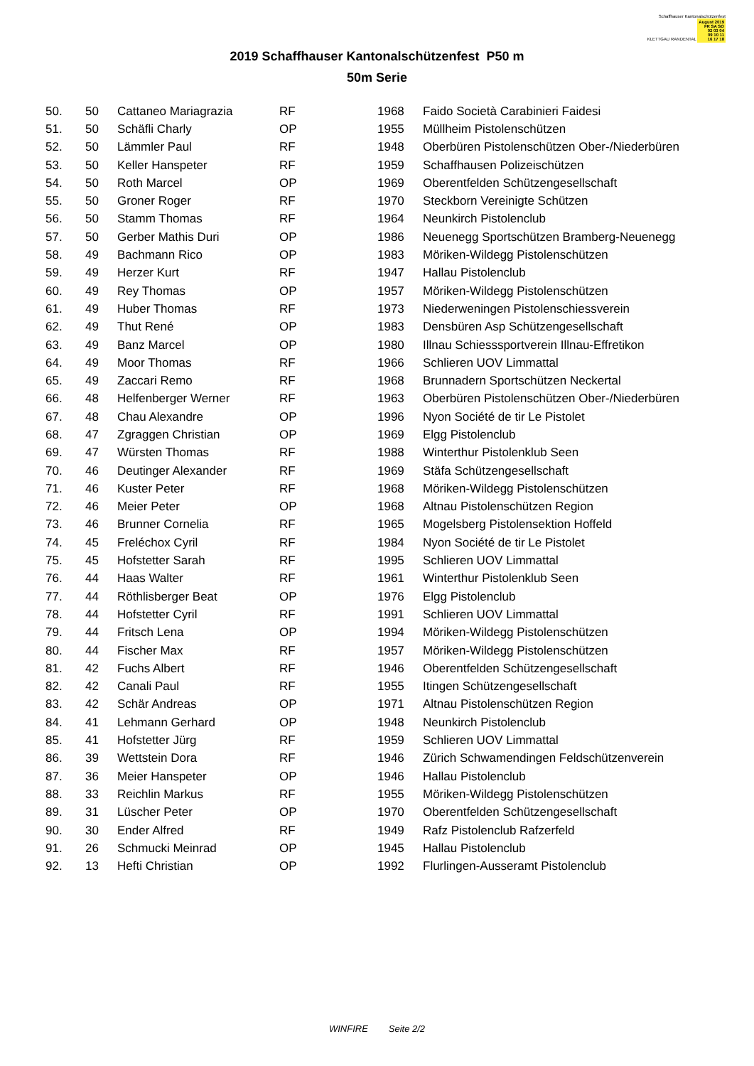Schaffhauser Kantonalschützenfest
KLETTGAU RANDENTAL August 2019
FR SA SO
02 03 04
09 10 11
16 17 18
2019 Schaffhauser Kantonalschützenfest P50 m
50m Serie
| 50. | 50 | Cattaneo Mariagrazia | RF | 1968 | Faido Società Carabinieri Faidesi |
| 51. | 50 | Schäfli Charly | OP | 1955 | Müllheim Pistolenschützen |
| 52. | 50 | Lämmler Paul | RF | 1948 | Oberbüren Pistolenschützen Ober-/Niederbüren |
| 53. | 50 | Keller Hanspeter | RF | 1959 | Schaffhausen Polizeischützen |
| 54. | 50 | Roth Marcel | OP | 1969 | Oberentfelden Schützengesellschaft |
| 55. | 50 | Groner Roger | RF | 1970 | Steckborn Vereinigte Schützen |
| 56. | 50 | Stamm Thomas | RF | 1964 | Neunkirch Pistolenclub |
| 57. | 50 | Gerber Mathis Duri | OP | 1986 | Neuenegg Sportschützen Bramberg-Neuenegg |
| 58. | 49 | Bachmann Rico | OP | 1983 | Möriken-Wildegg Pistolenschützen |
| 59. | 49 | Herzer Kurt | RF | 1947 | Hallau Pistolenclub |
| 60. | 49 | Rey Thomas | OP | 1957 | Möriken-Wildegg Pistolenschützen |
| 61. | 49 | Huber Thomas | RF | 1973 | Niederweningen Pistolenschiessverein |
| 62. | 49 | Thut René | OP | 1983 | Densbüren Asp Schützengesellschaft |
| 63. | 49 | Banz Marcel | OP | 1980 | Illnau Schiesssportverein Illnau-Effretikon |
| 64. | 49 | Moor Thomas | RF | 1966 | Schlieren UOV Limmattal |
| 65. | 49 | Zaccari Remo | RF | 1968 | Brunnadern Sportschützen Neckertal |
| 66. | 48 | Helfenberger Werner | RF | 1963 | Oberbüren Pistolenschützen Ober-/Niederbüren |
| 67. | 48 | Chau Alexandre | OP | 1996 | Nyon Société de tir Le Pistolet |
| 68. | 47 | Zgraggen Christian | OP | 1969 | Elgg Pistolenclub |
| 69. | 47 | Würsten Thomas | RF | 1988 | Winterthur Pistolenklub Seen |
| 70. | 46 | Deutinger Alexander | RF | 1969 | Stäfa Schützengesellschaft |
| 71. | 46 | Kuster Peter | RF | 1968 | Möriken-Wildegg Pistolenschützen |
| 72. | 46 | Meier Peter | OP | 1968 | Altnau Pistolenschützen Region |
| 73. | 46 | Brunner Cornelia | RF | 1965 | Mogelsberg Pistolensektion Hoffeld |
| 74. | 45 | Freléchox Cyril | RF | 1984 | Nyon Société de tir Le Pistolet |
| 75. | 45 | Hofstetter Sarah | RF | 1995 | Schlieren UOV Limmattal |
| 76. | 44 | Haas Walter | RF | 1961 | Winterthur Pistolenklub Seen |
| 77. | 44 | Röthlisberger Beat | OP | 1976 | Elgg Pistolenclub |
| 78. | 44 | Hofstetter Cyril | RF | 1991 | Schlieren UOV Limmattal |
| 79. | 44 | Fritsch Lena | OP | 1994 | Möriken-Wildegg Pistolenschützen |
| 80. | 44 | Fischer Max | RF | 1957 | Möriken-Wildegg Pistolenschützen |
| 81. | 42 | Fuchs Albert | RF | 1946 | Oberentfelden Schützengesellschaft |
| 82. | 42 | Canali Paul | RF | 1955 | Itingen Schützengesellschaft |
| 83. | 42 | Schär Andreas | OP | 1971 | Altnau Pistolenschützen Region |
| 84. | 41 | Lehmann Gerhard | OP | 1948 | Neunkirch Pistolenclub |
| 85. | 41 | Hofstetter Jürg | RF | 1959 | Schlieren UOV Limmattal |
| 86. | 39 | Wettstein Dora | RF | 1946 | Zürich Schwamendingen Feldschützenverein |
| 87. | 36 | Meier Hanspeter | OP | 1946 | Hallau Pistolenclub |
| 88. | 33 | Reichlin Markus | RF | 1955 | Möriken-Wildegg Pistolenschützen |
| 89. | 31 | Lüscher Peter | OP | 1970 | Oberentfelden Schützengesellschaft |
| 90. | 30 | Ender Alfred | RF | 1949 | Rafz Pistolenclub Rafzerfeld |
| 91. | 26 | Schmucki Meinrad | OP | 1945 | Hallau Pistolenclub |
| 92. | 13 | Hefti Christian | OP | 1992 | Flurlingen-Ausseramt Pistolenclub |
WINFIRE Seite 2/2